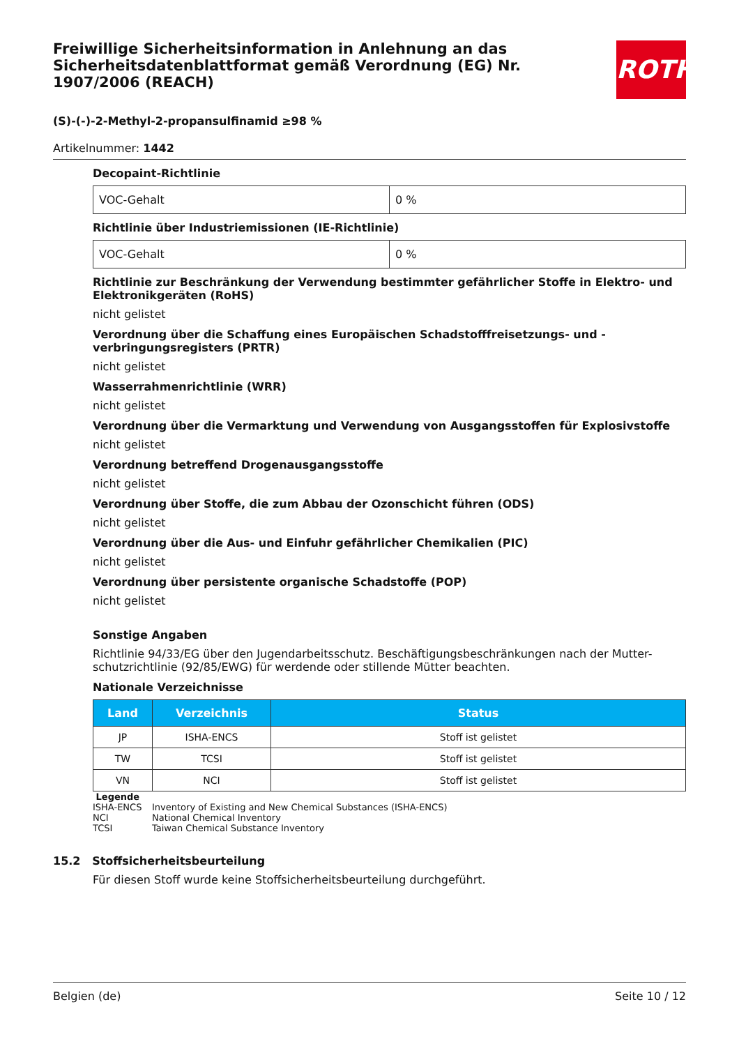ROTH
Freiwillige Sicherheitsinformation in Anlehnung an das Sicherheitsdatenblattformat gemäß Verordnung (EG) Nr. 1907/2006 (REACH)
(S)-(-)-2-Methyl-2-propansulfinamid ≥98 %
Artikelnummer: 1442
Decopaint-Richtlinie
| VOC-Gehalt | 0 % |
Richtlinie über Industriemissionen (IE-Richtlinie)
| VOC-Gehalt | 0 % |
Richtlinie zur Beschränkung der Verwendung bestimmter gefährlicher Stoffe in Elektro- und Elektronikgeräten (RoHS)
nicht gelistet
Verordnung über die Schaffung eines Europäischen Schadstofffreisetzungs- und -verbringungsregisters (PRTR)
nicht gelistet
Wasserrahmenrichtlinie (WRR)
nicht gelistet
Verordnung über die Vermarktung und Verwendung von Ausgangsstoffen für Explosivstoffe
nicht gelistet
Verordnung betreffend Drogenausgangsstoffe
nicht gelistet
Verordnung über Stoffe, die zum Abbau der Ozonschicht führen (ODS)
nicht gelistet
Verordnung über die Aus- und Einfuhr gefährlicher Chemikalien (PIC)
nicht gelistet
Verordnung über persistente organische Schadstoffe (POP)
nicht gelistet
Sonstige Angaben
Richtlinie 94/33/EG über den Jugendarbeitsschutz. Beschäftigungsbeschränkungen nach der Mutter-schutzrichtlinie (92/85/EWG) für werdende oder stillende Mütter beachten.
Nationale Verzeichnisse
| Land | Verzeichnis | Status |
| --- | --- | --- |
| JP | ISHA-ENCS | Stoff ist gelistet |
| TW | TCSI | Stoff ist gelistet |
| VN | NCI | Stoff ist gelistet |
Legende
| ISHA-ENCS | Inventory of Existing and New Chemical Substances (ISHA-ENCS) |
| NCI | National Chemical Inventory |
| TCSI | Taiwan Chemical Substance Inventory |
15.2 Stoffsicherheitsbeurteilung
Für diesen Stoff wurde keine Stoffsicherheitsbeurteilung durchgeführt.
Belgien (de) Seite 10 / 12